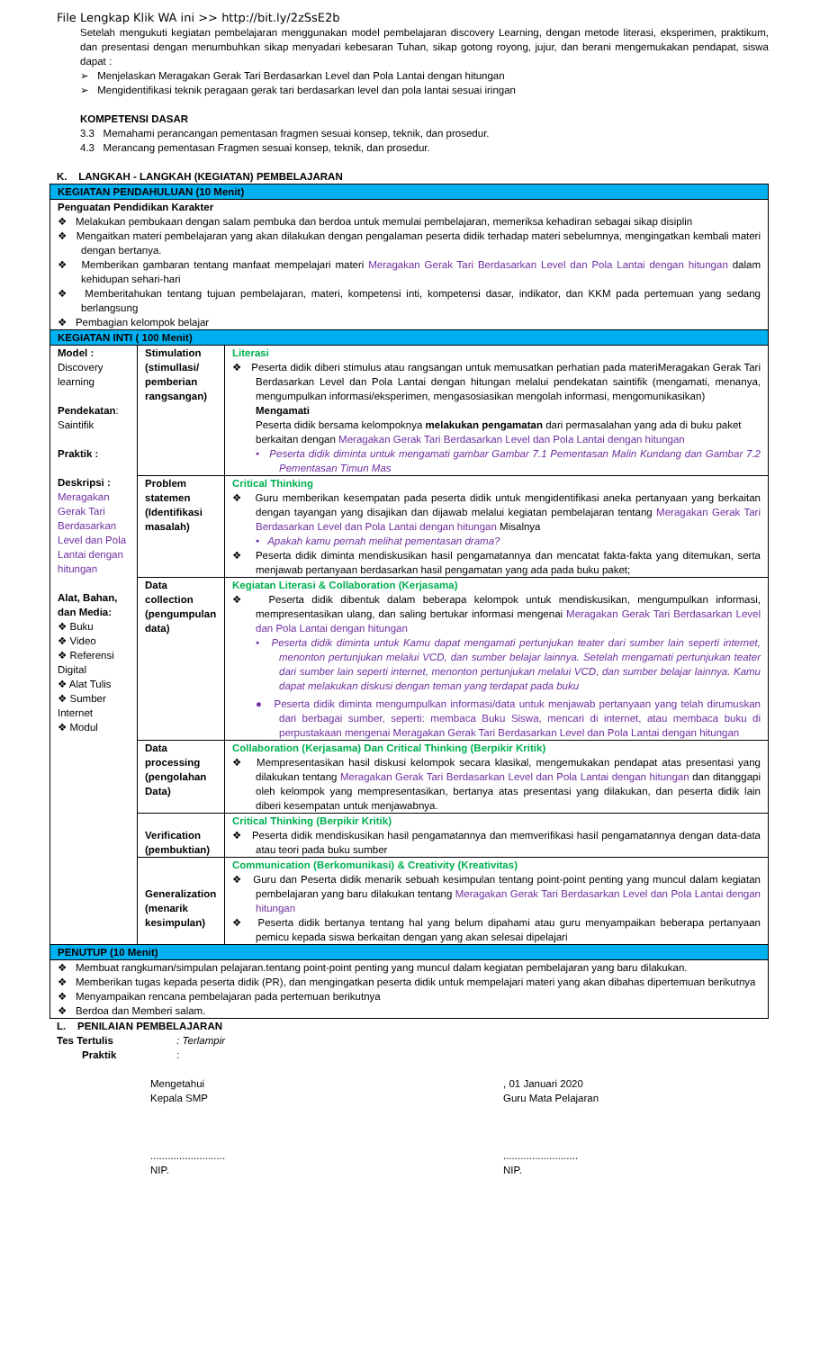File Lengkap Klik WA ini >> http://bit.ly/2zSsE2b
Setelah mengukuti kegiatan pembelajaran menggunakan model pembelajaran discovery Learning, dengan metode literasi, eksperimen, praktikum, dan presentasi dengan menumbuhkan sikap menyadari kebesaran Tuhan, sikap gotong royong, jujur, dan berani mengemukakan pendapat, siswa dapat :
➢ Menjelaskan Meragakan Gerak Tari Berdasarkan Level dan Pola Lantai dengan hitungan
➢ Mengidentifikasi teknik peragaan gerak tari berdasarkan level dan pola lantai sesuai iringan
KOMPETENSI DASAR
3.3 Memahami perancangan pementasan fragmen sesuai konsep, teknik, dan prosedur.
4.3 Merancang pementasan Fragmen sesuai konsep, teknik, dan prosedur.
K. LANGKAH - LANGKAH (KEGIATAN) PEMBELAJARAN
| KEGIATAN PENDAHULUAN (10 Menit) | | |
| Penguatan Pendidikan Karakter ❖ Melakukan pembukaan dengan salam pembuka dan berdoa untuk memulai pembelajaran, memeriksa kehadiran sebagai sikap disiplin ❖ Mengaitkan materi pembelajaran yang akan dilakukan dengan pengalaman peserta didik terhadap materi sebelumnya, mengingatkan kembali materi dengan bertanya. ❖ Memberikan gambaran tentang manfaat mempelajari materi Meragakan Gerak Tari Berdasarkan Level dan Pola Lantai dengan hitungan dalam kehidupan sehari-hari ❖ Memberitahukan tentang tujuan pembelajaran, materi, kompetensi inti, kompetensi dasar, indikator, dan KKM pada pertemuan yang sedang berlangsung ❖ Pembagian kelompok belajar | | |
| KEGIATAN INTI ( 100 Menit) | | |
| Model : Discovery learning Pendekatan : Saintifik Praktik : Deskripsi : Meragakan Gerak Tari Berdasarkan Level dan Pola Lantai dengan hitungan Alat, Bahan, dan Media: ❖ Buku ❖ Video ❖ Referensi Digital ❖ Alat Tulis ❖ Sumber Internet ❖ Modul | Stimulation (stimullasi/ pemberian rangsangan) | Literasi ❖ Peserta didik diberi stimulus atau rangsangan untuk memusatkan perhatian pada materiMeragakan Gerak Tari Berdasarkan Level dan Pola Lantai dengan hitungan melalui pendekatan saintifik (mengamati, menanya, mengumpulkan informasi/eksperimen, mengasosiasikan mengolah informasi, mengomunikasikan) Mengamati Peserta didik bersama kelompoknya melakukan pengamatan dari permasalahan yang ada di buku paket berkaitan dengan Meragakan Gerak Tari Berdasarkan Level dan Pola Lantai dengan hitungan • Peserta didik diminta untuk mengamati gambar Gambar 7.1 Pementasan Malin Kundang dan Gambar 7.2 Pementasan Timun Mas |
| | Problem statemen (Identifikasi masalah) | Critical Thinking ❖ Guru memberikan kesempatan pada peserta didik untuk mengidentifikasi aneka pertanyaan yang berkaitan dengan tayangan yang disajikan dan dijawab melalui kegiatan pembelajaran tentang Meragakan Gerak Tari Berdasarkan Level dan Pola Lantai dengan hitungan Misalnya • Apakah kamu pernah melihat pementasan drama? ❖ Peserta didik diminta mendiskusikan hasil pengamatannya dan mencatat fakta-fakta yang ditemukan, serta menjawab pertanyaan berdasarkan hasil pengamatan yang ada pada buku paket; |
| | Data collection (pengumpulan data) | Kegiatan Literasi & Collaboration (Kerjasama) ❖ Peserta didik dibentuk dalam beberapa kelompok untuk mendiskusikan, mengumpulkan informasi, mempresentasikan ulang, dan saling bertukar informasi mengenai Meragakan Gerak Tari Berdasarkan Level dan Pola Lantai dengan hitungan • Peserta didik diminta untuk Kamu dapat mengamati pertunjukan teater dari sumber lain seperti internet, menonton pertunjukan melalui VCD, dan sumber belajar lainnya. Setelah mengamati pertunjukan teater dari sumber lain seperti internet, menonton pertunjukan melalui VCD, dan sumber belajar lainnya. Kamu dapat melakukan diskusi dengan teman yang terdapat pada buku ● Peserta didik diminta mengumpulkan informasi/data untuk menjawab pertanyaan yang telah dirumuskan dari berbagai sumber, seperti: membaca Buku Siswa, mencari di internet, atau membaca buku di perpustakaan mengenai Meragakan Gerak Tari Berdasarkan Level dan Pola Lantai dengan hitungan |
| | Data processing (pengolahan Data) | Collaboration (Kerjasama) Dan Critical Thinking (Berpikir Kritik) ❖ Mempresentasikan hasil diskusi kelompok secara klasikal, mengemukakan pendapat atas presentasi yang dilakukan tentang Meragakan Gerak Tari Berdasarkan Level dan Pola Lantai dengan hitungan dan ditanggapi oleh kelompok yang mempresentasikan, bertanya atas presentasi yang dilakukan, dan peserta didik lain diberi kesempatan untuk menjawabnya. |
| | Verification (pembuktian) | Critical Thinking (Berpikir Kritik) ❖ Peserta didik mendiskusikan hasil pengamatannya dan memverifikasi hasil pengamatannya dengan data-data atau teori pada buku sumber |
| | Generalization (menarik kesimpulan) | Communication (Berkomunikasi) & Creativity (Kreativitas) ❖ Guru dan Peserta didik menarik sebuah kesimpulan tentang point-point penting yang muncul dalam kegiatan pembelajaran yang baru dilakukan tentang Meragakan Gerak Tari Berdasarkan Level dan Pola Lantai dengan hitungan ❖ Peserta didik bertanya tentang hal yang belum dipahami atau guru menyampaikan beberapa pertanyaan pemicu kepada siswa berkaitan dengan yang akan selesai dipelajari |
| PENUTUP (10 Menit) | | |
| ❖ Membuat rangkuman/simpulan pelajaran.tentang point-point penting yang muncul dalam kegiatan pembelajaran yang baru dilakukan. ❖ Memberikan tugas kepada peserta didik (PR), dan mengingatkan peserta didik untuk mempelajari materi yang akan dibahas dipertemuan berikutnya ❖ Menyampaikan rencana pembelajaran pada pertemuan berikutnya ❖ Berdoa dan Memberi salam. | | |
L. PENILAIAN PEMBELAJARAN
Tes Tertulis : Terlampir
Praktik :
Mengetahui
Kepala SMP
..........................
NIP.
, 01 Januari 2020
Guru Mata Pelajaran
..........................
NIP.